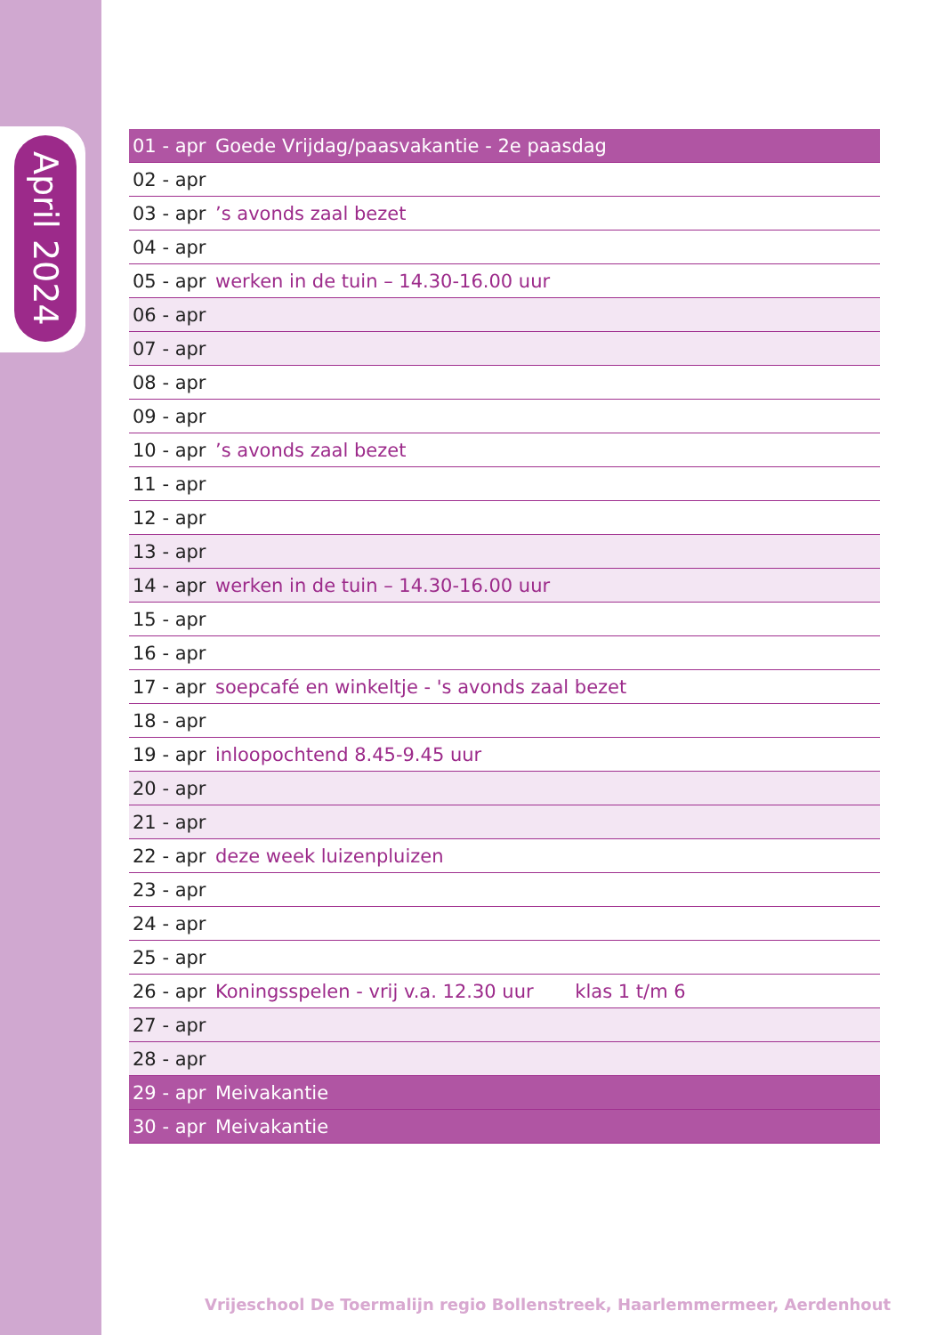April 2024
| 01 - apr | Goede Vrijdag/paasvakantie - 2e paasdag |
| 02 - apr | |
| 03 - apr | ’s avonds zaal bezet |
| 04 - apr | |
| 05 - apr | werken in de tuin – 14.30-16.00 uur |
| 06 - apr | |
| 07 - apr | |
| 08 - apr | |
| 09 - apr | |
| 10 - apr | ’s avonds zaal bezet |
| 11 - apr | |
| 12 - apr | |
| 13 - apr | |
| 14 - apr | werken in de tuin – 14.30-16.00 uur |
| 15 - apr | |
| 16 - apr | |
| 17 - apr | soepcafé en winkeltje - 's avonds zaal bezet |
| 18 - apr | |
| 19 - apr | inloopochtend 8.45-9.45 uur |
| 20 - apr | |
| 21 - apr | |
| 22 - apr | deze week luizenpluizen |
| 23 - apr | |
| 24 - apr | |
| 25 - apr | |
| 26 - apr | Koningsspelen - vrij v.a. 12.30 uur klas 1 t/m 6 |
| 27 - apr | |
| 28 - apr | |
| 29 - apr | Meivakantie |
| 30 - apr | Meivakantie |
Vrijeschool De Toermalijn regio Bollenstreek, Haarlemmermeer, Aerdenhout